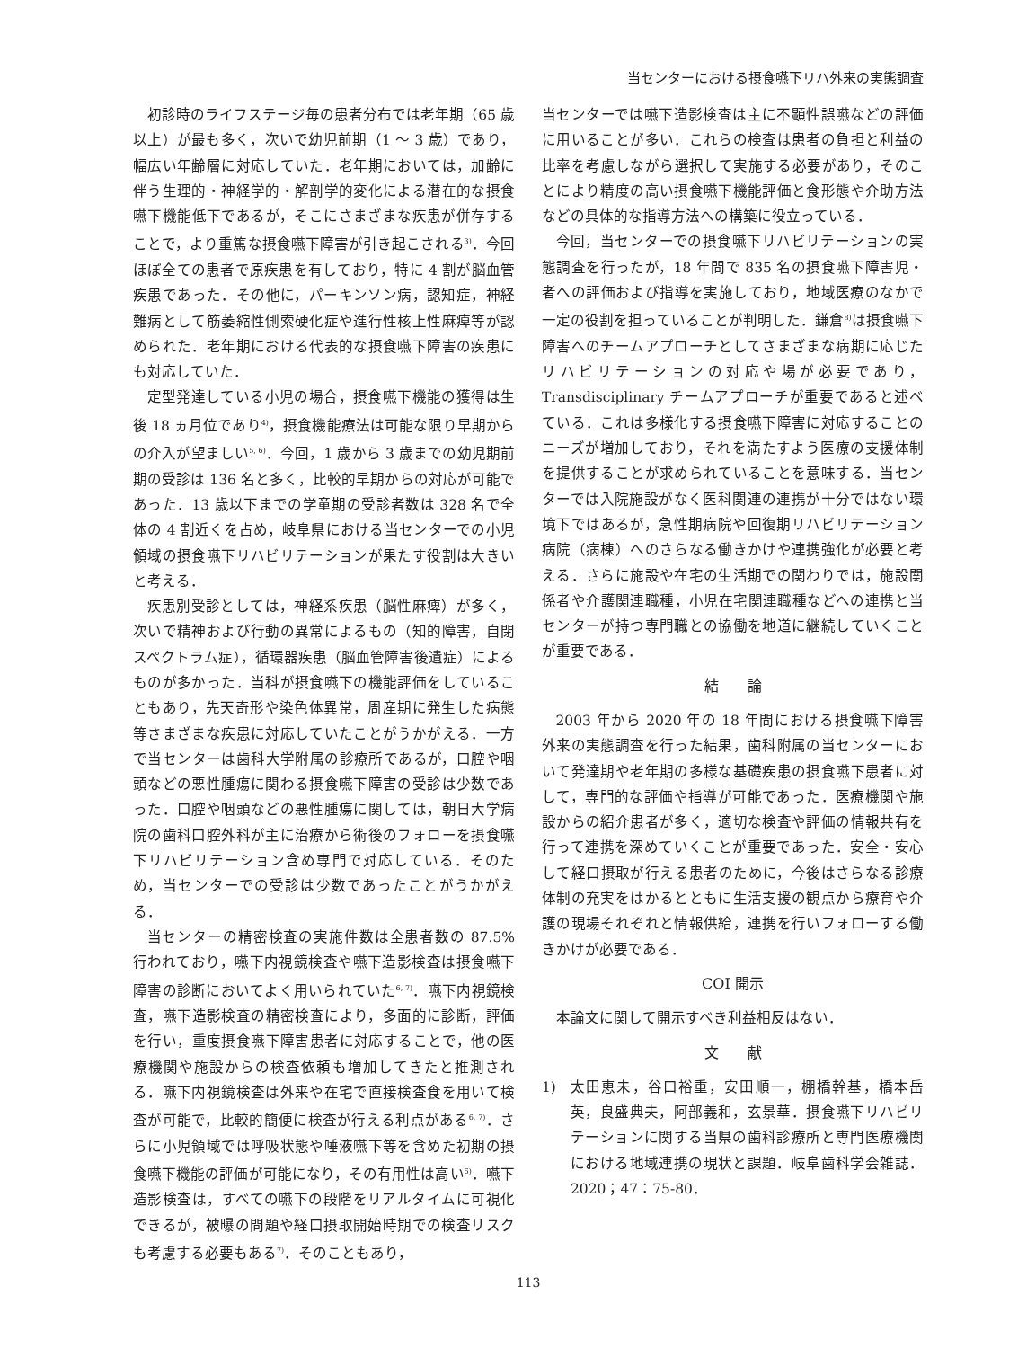当センターにおける摂食嚥下リハ外来の実態調査
初診時のライフステージ毎の患者分布では老年期（65 歳以上）が最も多く，次いで幼児前期（1 ～ 3 歳）であり，幅広い年齢層に対応していた．老年期においては，加齢に伴う生理的・神経学的・解剖学的変化による潜在的な摂食嚥下機能低下であるが，そこにさまざまな疾患が併存することで，より重篤な摂食嚥下障害が引き起こされる<sup>3)</sup>．今回ほぼ全ての患者で原疾患を有しており，特に 4 割が脳血管疾患であった．その他に，パーキンソン病，認知症，神経難病として筋萎縮性側索硬化症や進行性核上性麻痺等が認められた．老年期における代表的な摂食嚥下障害の疾患にも対応していた．
定型発達している小児の場合，摂食嚥下機能の獲得は生後 18 ヵ月位であり<sup>4)</sup>，摂食機能療法は可能な限り早期からの介入が望ましい<sup>5, 6)</sup>．今回，1 歳から 3 歳までの幼児期前期の受診は 136 名と多く，比較的早期からの対応が可能であった．13 歳以下までの学童期の受診者数は 328 名で全体の 4 割近くを占め，岐阜県における当センターでの小児領域の摂食嚥下リハビリテーションが果たす役割は大きいと考える．
疾患別受診としては，神経系疾患（脳性麻痺）が多く，次いで精神および行動の異常によるもの（知的障害，自閉スペクトラム症），循環器疾患（脳血管障害後遺症）によるものが多かった．当科が摂食嚥下の機能評価をしていることもあり，先天奇形や染色体異常，周産期に発生した病態等さまざまな疾患に対応していたことがうかがえる．一方で当センターは歯科大学附属の診療所であるが，口腔や咽頭などの悪性腫瘍に関わる摂食嚥下障害の受診は少数であった．口腔や咽頭などの悪性腫瘍に関しては，朝日大学病院の歯科口腔外科が主に治療から術後のフォローを摂食嚥下リハビリテーション含め専門で対応している．そのため，当センターでの受診は少数であったことがうかがえる．
当センターの精密検査の実施件数は全患者数の 87.5% 行われており，嚥下内視鏡検査や嚥下造影検査は摂食嚥下障害の診断においてよく用いられていた<sup>6, 7)</sup>．嚥下内視鏡検査，嚥下造影検査の精密検査により，多面的に診断，評価を行い，重度摂食嚥下障害患者に対応することで，他の医療機関や施設からの検査依頼も増加してきたと推測される．嚥下内視鏡検査は外来や在宅で直接検査食を用いて検査が可能で，比較的簡便に検査が行える利点がある<sup>6, 7)</sup>．さらに小児領域では呼吸状態や唾液嚥下等を含めた初期の摂食嚥下機能の評価が可能になり，その有用性は高い<sup>6)</sup>．嚥下造影検査は，すべての嚥下の段階をリアルタイムに可視化できるが，被曝の問題や経口摂取開始時期での検査リスクも考慮する必要もある<sup>7)</sup>．そのこともあり，
当センターでは嚥下造影検査は主に不顕性誤嚥などの評価に用いることが多い．これらの検査は患者の負担と利益の比率を考慮しながら選択して実施する必要があり，そのことにより精度の高い摂食嚥下機能評価と食形態や介助方法などの具体的な指導方法への構築に役立っている．
今回，当センターでの摂食嚥下リハビリテーションの実態調査を行ったが，18 年間で 835 名の摂食嚥下障害児・者への評価および指導を実施しており，地域医療のなかで一定の役割を担っていることが判明した．鎌倉<sup>8)</sup>は摂食嚥下障害へのチームアプローチとしてさまざまな病期に応じたリハビリテーションの対応や場が必要であり，Transdisciplinary チームアプローチが重要であると述べている．これは多様化する摂食嚥下障害に対応することのニーズが増加しており，それを満たすよう医療の支援体制を提供することが求められていることを意味する．当センターでは入院施設がなく医科関連の連携が十分ではない環境下ではあるが，急性期病院や回復期リハビリテーション病院（病棟）へのさらなる働きかけや連携強化が必要と考える．さらに施設や在宅の生活期での関わりでは，施設関係者や介護関連職種，小児在宅関連職種などへの連携と当センターが持つ専門職との協働を地道に継続していくことが重要である．
結　　論
2003 年から 2020 年の 18 年間における摂食嚥下障害外来の実態調査を行った結果，歯科附属の当センターにおいて発達期や老年期の多様な基礎疾患の摂食嚥下患者に対して，専門的な評価や指導が可能であった．医療機関や施設からの紹介患者が多く，適切な検査や評価の情報共有を行って連携を深めていくことが重要であった．安全・安心して経口摂取が行える患者のために，今後はさらなる診療体制の充実をはかるとともに生活支援の観点から療育や介護の現場それぞれと情報供給，連携を行いフォローする働きかけが必要である．
COI 開示
本論文に関して開示すべき利益相反はない．
文　　献
1) 太田恵未，谷口裕重，安田順一，棚橋幹基，橋本岳英，良盛典夫，阿部義和，玄景華．摂食嚥下リハビリテーションに関する当県の歯科診療所と専門医療機関における地域連携の現状と課題．岐阜歯科学会雑誌．2020；47：75-80．
113